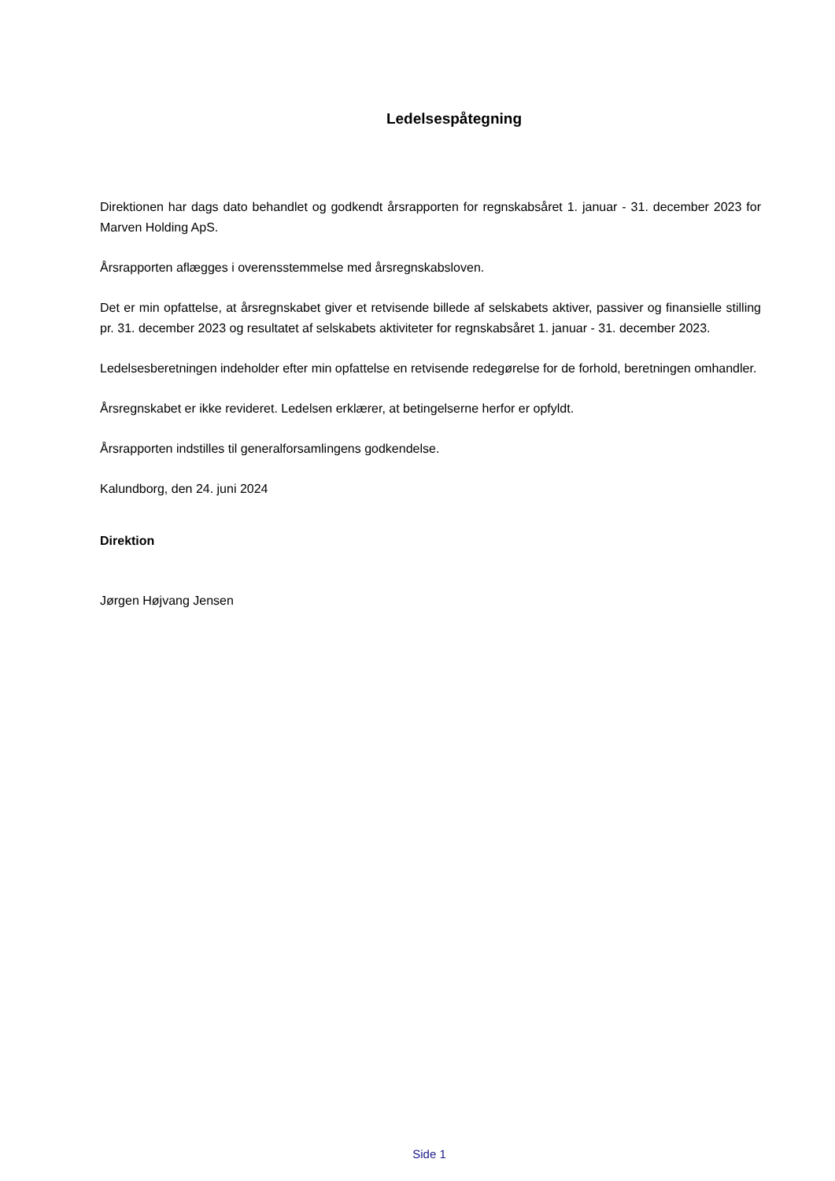Ledelsespåtegning
Direktionen har dags dato behandlet og godkendt årsrapporten for regnskabsåret 1. januar - 31. december 2023 for Marven Holding ApS.
Årsrapporten aflægges i overensstemmelse med årsregnskabsloven.
Det er min opfattelse, at årsregnskabet giver et retvisende billede af selskabets aktiver, passiver og finansielle stilling pr. 31. december 2023 og resultatet af selskabets aktiviteter for regnskabsåret 1. januar - 31. december 2023.
Ledelsesberetningen indeholder efter min opfattelse en retvisende redegørelse for de forhold, beretningen omhandler.
Årsregnskabet er ikke revideret. Ledelsen erklærer, at betingelserne herfor er opfyldt.
Årsrapporten indstilles til generalforsamlingens godkendelse.
Kalundborg, den 24. juni 2024
Direktion
Jørgen Højvang Jensen
Side 1